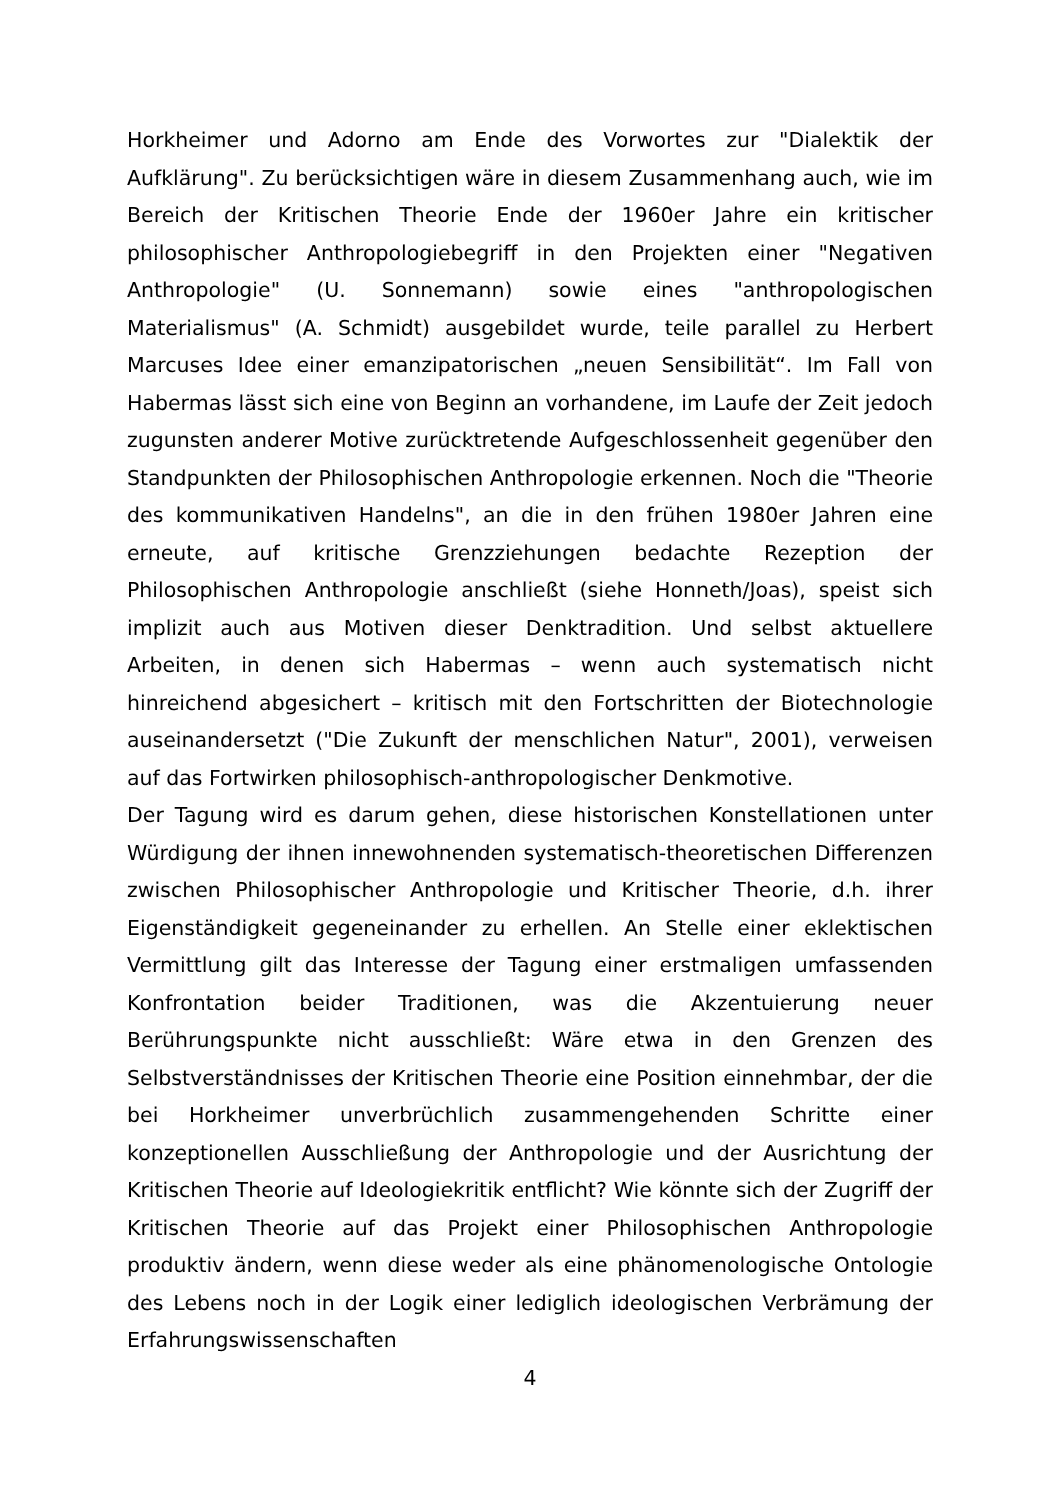Horkheimer und Adorno am Ende des Vorwortes zur "Dialektik der Aufklärung". Zu berücksichtigen wäre in diesem Zusammenhang auch, wie im Bereich der Kritischen Theorie Ende der 1960er Jahre ein kritischer philosophischer Anthropologiebegriff in den Projekten einer "Negativen Anthropologie" (U. Sonnemann) sowie eines "anthropologischen Materialismus" (A. Schmidt) ausgebildet wurde, teile parallel zu Herbert Marcuses Idee einer emanzipatorischen „neuen Sensibilität“. Im Fall von Habermas lässt sich eine von Beginn an vorhandene, im Laufe der Zeit jedoch zugunsten anderer Motive zurücktretende Aufgeschlossenheit gegenüber den Standpunkten der Philosophischen Anthropologie erkennen. Noch die "Theorie des kommunikativen Handelns", an die in den frühen 1980er Jahren eine erneute, auf kritische Grenzziehungen bedachte Rezeption der Philosophischen Anthropologie anschließt (siehe Honneth/Joas), speist sich implizit auch aus Motiven dieser Denktradition. Und selbst aktuellere Arbeiten, in denen sich Habermas – wenn auch systematisch nicht hinreichend abgesichert – kritisch mit den Fortschritten der Biotechnologie auseinandersetzt ("Die Zukunft der menschlichen Natur", 2001), verweisen auf das Fortwirken philosophisch-anthropologischer Denkmotive.
Der Tagung wird es darum gehen, diese historischen Konstellationen unter Würdigung der ihnen innewohnenden systematisch-theoretischen Differenzen zwischen Philosophischer Anthropologie und Kritischer Theorie, d.h. ihrer Eigenständigkeit gegeneinander zu erhellen. An Stelle einer eklektischen Vermittlung gilt das Interesse der Tagung einer erstmaligen umfassenden Konfrontation beider Traditionen, was die Akzentuierung neuer Berührungspunkte nicht ausschließt: Wäre etwa in den Grenzen des Selbstverständnisses der Kritischen Theorie eine Position einnehmbar, der die bei Horkheimer unverbrüchlich zusammengehenden Schritte einer konzeptionellen Ausschließung der Anthropologie und der Ausrichtung der Kritischen Theorie auf Ideologiekritik entflicht? Wie könnte sich der Zugriff der Kritischen Theorie auf das Projekt einer Philosophischen Anthropologie produktiv ändern, wenn diese weder als eine phänomenologische Ontologie des Lebens noch in der Logik einer lediglich ideologischen Verbrämung der Erfahrungswissenschaften
4